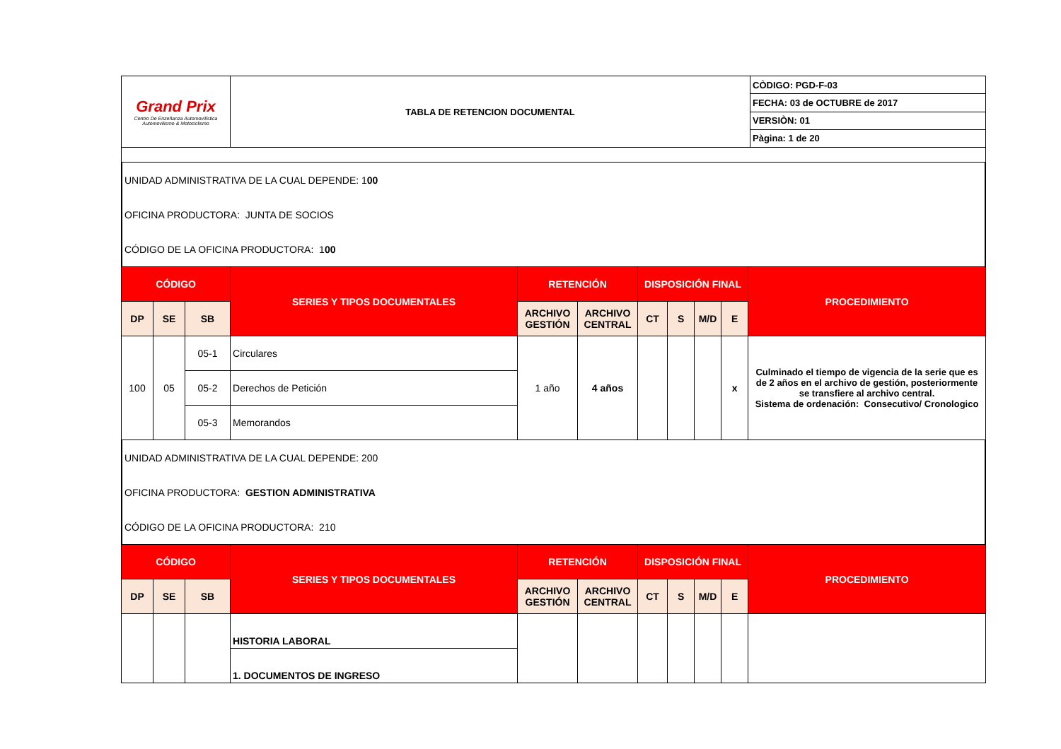| Grand Prix Centro De Enzeñanza Automovilística Automovilismo & Motociclismo | TABLA DE RETENCION DOCUMENTAL | CÒDIGO: PGD-F-03 |
| | | FECHA: 03 de OCTUBRE de 2017 |
| | | VERSIÒN: 01 |
| | | Pàgina: 1 de 20 |
| UNIDAD ADMINISTRATIVA DE LA CUAL DEPENDE: 1 00 |
| OFICINA PRODUCTORA: JUNTA DE SOCIOS |
| CÓDIGO DE LA OFICINA PRODUCTORA: 1 00 |
| CÓDIGO | | | SERIES Y TIPOS DOCUMENTALES | RETENCIÓN | | DISPOSICIÓN FINAL | | | | PROCEDIMIENTO |
| --- | --- | --- | --- | --- | --- | --- | --- | --- | --- | --- |
| DP | SE | SB | | ARCHIVO GESTIÓN | ARCHIVO CENTRAL | CT | S | M/D | E | |
| 100 | 05 | 05-1 | Circulares | 1 año | 4 años | | | | x | Culminado el tiempo de vigencia de la serie que es de 2 años en el archivo de gestión, posteriormente se transfiere al archivo central. Sistema de ordenación: Consecutivo/ Cronologico |
| | | 05-2 | Derechos de Petición | | | | | | | |
| | | 05-3 | Memorandos | | | | | | | |
| UNIDAD ADMINISTRATIVA DE LA CUAL DEPENDE: 200 |
| OFICINA PRODUCTORA: GESTION ADMINISTRATIVA |
| CÓDIGO DE LA OFICINA PRODUCTORA: 210 |
| CÓDIGO | | | SERIES Y TIPOS DOCUMENTALES | RETENCIÓN | | DISPOSICIÓN FINAL | | | | PROCEDIMIENTO |
| --- | --- | --- | --- | --- | --- | --- | --- | --- | --- | --- |
| DP | SE | SB | | ARCHIVO GESTIÓN | ARCHIVO CENTRAL | CT | S | M/D | E | |
| | | | HISTORIA LABORAL | | | | | | | |
| | | | 1. DOCUMENTOS DE INGRESO | | | | | | | |